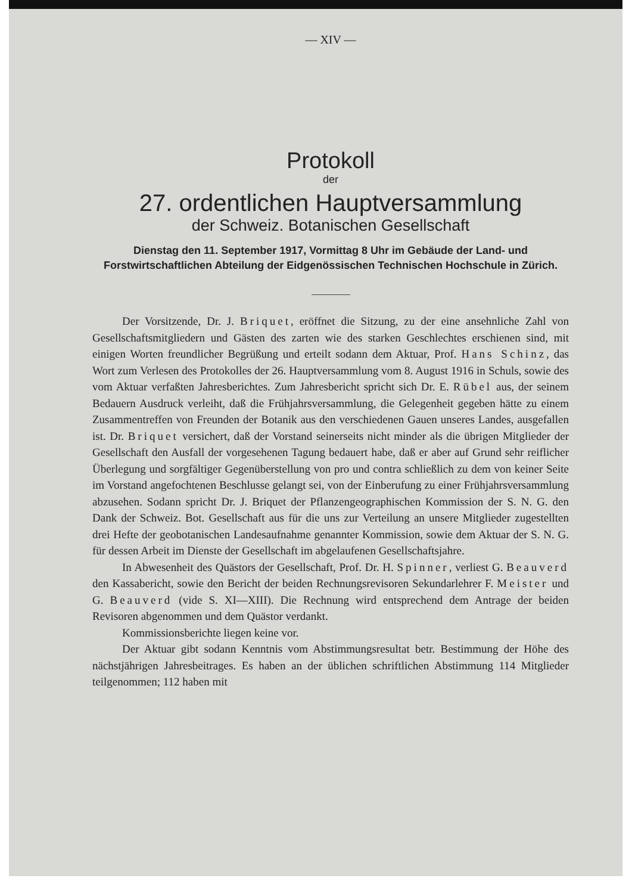— XIV —
Protokoll
der
27. ordentlichen Hauptversammlung
der Schweiz. Botanischen Gesellschaft
Dienstag den 11. September 1917, Vormittag 8 Uhr im Gebäude der Land- und Forstwirtschaftlichen Abteilung der Eidgenössischen Technischen Hochschule in Zürich.
Der Vorsitzende, Dr. J. Briquet, eröffnet die Sitzung, zu der eine ansehnliche Zahl von Gesellschaftsmitgliedern und Gästen des zarten wie des starken Geschlechtes erschienen sind, mit einigen Worten freundlicher Begrüßung und erteilt sodann dem Aktuar, Prof. Hans Schinz, das Wort zum Verlesen des Protokolles der 26. Hauptversammlung vom 8. August 1916 in Schuls, sowie des vom Aktuar verfaßten Jahresberichtes. Zum Jahresbericht spricht sich Dr. E. Rübel aus, der seinem Bedauern Ausdruck verleiht, daß die Frühjahrsversammlung, die Gelegenheit gegeben hätte zu einem Zusammentreffen von Freunden der Botanik aus den verschiedenen Gauen unseres Landes, ausgefallen ist. Dr. Briquet versichert, daß der Vorstand seinerseits nicht minder als die übrigen Mitglieder der Gesellschaft den Ausfall der vorgesehenen Tagung bedauert habe, daß er aber auf Grund sehr reiflicher Überlegung und sorgfältiger Gegenüberstellung von pro und contra schließlich zu dem von keiner Seite im Vorstand angefochtenen Beschlusse gelangt sei, von der Einberufung zu einer Frühjahrsversammlung abzusehen. Sodann spricht Dr. J. Briquet der Pflanzengeographischen Kommission der S. N. G. den Dank der Schweiz. Bot. Gesellschaft aus für die uns zur Verteilung an unsere Mitglieder zugestellten drei Hefte der geobotanischen Landesaufnahme genannter Kommission, sowie dem Aktuar der S. N. G. für dessen Arbeit im Dienste der Gesellschaft im abgelaufenen Gesellschaftsjahre.
In Abwesenheit des Quästors der Gesellschaft, Prof. Dr. H. Spinner, verliest G. Beauverd den Kassabericht, sowie den Bericht der beiden Rechnungsrevisoren Sekundarlehrer F. Meister und G. Beauverd (vide S. XI—XIII). Die Rechnung wird entsprechend dem Antrage der beiden Revisoren abgenommen und dem Quästor verdankt.
Kommissionsberichte liegen keine vor.
Der Aktuar gibt sodann Kenntnis vom Abstimmungsresultat betr. Bestimmung der Höhe des nächstjährigen Jahresbeitrages. Es haben an der üblichen schriftlichen Abstimmung 114 Mitglieder teilgenommen; 112 haben mit